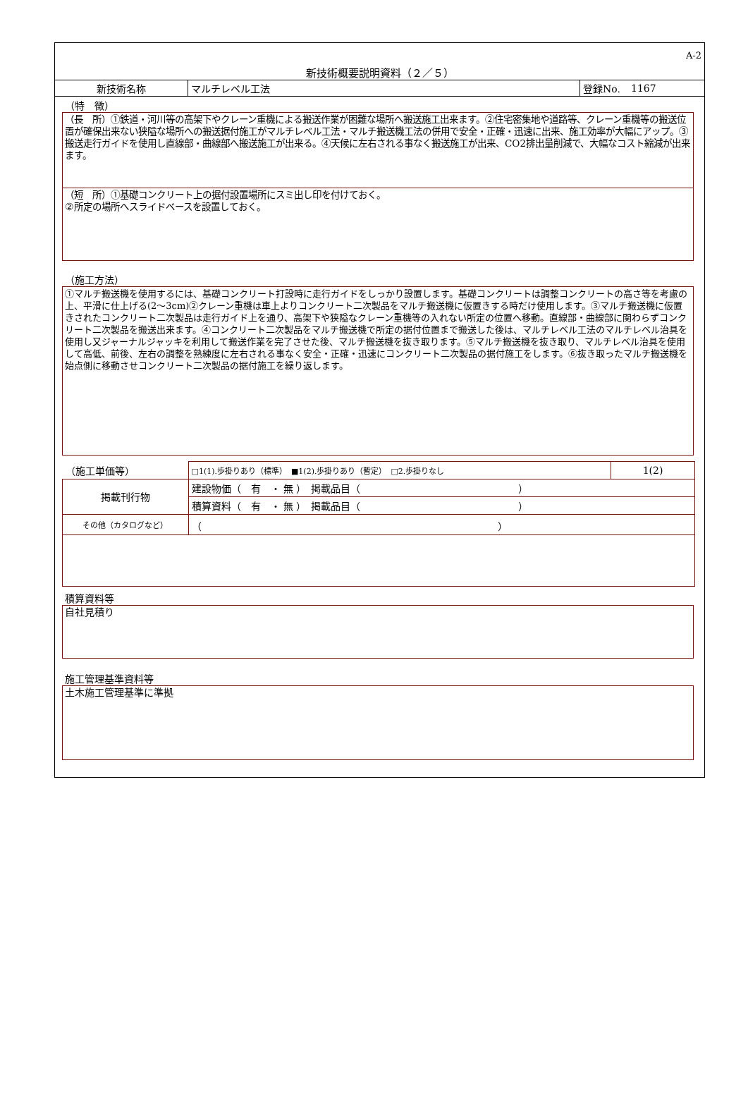A-2
新技術概要説明資料（２／５）
| 新技術名称 | マルチレベル工法 | 登録No. | 1167 |
（特　徴）
（長　所）①鉄道・河川等の高架下やクレーン重機による搬送作業が困難な場所へ搬送施工出来ます。②住宅密集地や道路等、クレーン重機等の搬送位置が確保出来ない狭隘な場所への搬送据付施工がマルチレベル工法・マルチ搬送機工法の併用で安全・正確・迅速に出来、施工効率が大幅にアップ。③搬送走行ガイドを使用し直線部・曲線部へ搬送施工が出来る。④天候に左右される事なく搬送施工が出来、CO2排出量削減で、大幅なコスト縮減が出来ます。
（短　所）①基礎コンクリート上の据付設置場所にスミ出し印を付けておく。
②所定の場所へスライドベースを設置しておく。
（施工方法）
①マルチ搬送機を使用するには、基礎コンクリート打設時に走行ガイドをしっかり設置します。基礎コンクリートは調整コンクリートの高さ等を考慮の上、平滑に仕上げる(2～3cm)②クレーン重機は車上よりコンクリート二次製品をマルチ搬送機に仮置きする時だけ使用します。③マルチ搬送機に仮置きされたコンクリート二次製品は走行ガイド上を通り、高架下や狭隘なクレーン重機等の入れない所定の位置へ移動。直線部・曲線部に関わらずコンクリート二次製品を搬送出来ます。④コンクリート二次製品をマルチ搬送機で所定の据付位置まで搬送した後は、マルチレベル工法のマルチレベル治具を使用し又ジャーナルジャッキを利用して搬送作業を完了させた後、マルチ搬送機を抜き取ります。⑤マルチ搬送機を抜き取り、マルチレベル治具を使用して高低、前後、左右の調整を熟練度に左右される事なく安全・正確・迅速にコンクリート二次製品の据付施工をします。⑥抜き取ったマルチ搬送機を始点側に移動させコンクリート二次製品の据付施工を繰り返します。
| （施工単価等） | □1(1).歩掛りあり（標準） ■1(2).歩掛りあり（暫定） □2.歩掛りなし | 1(2) |
| 掲載刊行物 | 建設物価（ 有 ・ 無 ） 掲載品目（ ） | |
| | 積算資料（ 有 ・ 無 ） 掲載品目（ ） | |
| その他（カタログなど） | （ ） | |
積算資料等
自社見積り
施工管理基準資料等
土木施工管理基準に準拠